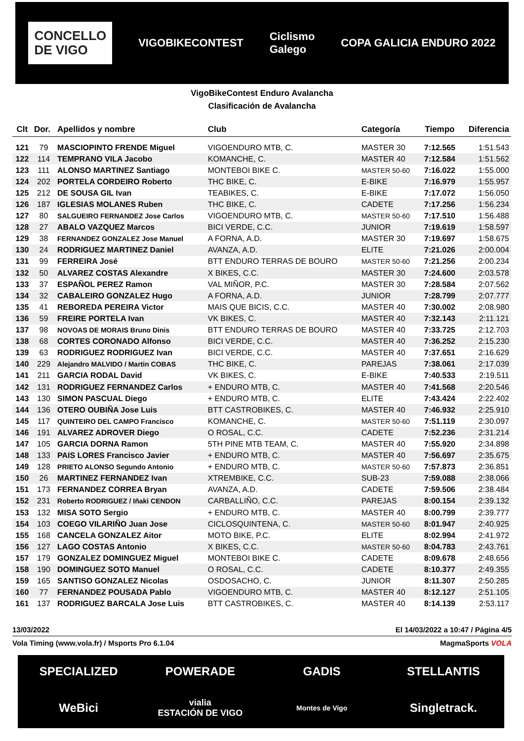CONCELLO
DE VIGO
VIGOBIKECONTEST
Ciclismo
Galego
COPA GALICIA ENDURO 2022
VigoBikeContest Enduro Avalancha
Clasificación de Avalancha
| Clt | Dor. | Apellidos y nombre | Club | Categoría | Tiempo | Diferencia |
| --- | --- | --- | --- | --- | --- | --- |
| 121 | 79 | MASCIOPINTO FRENDE Miguel | VIGOENDURO MTB, C. | MASTER 30 | 7:12.565 | 1:51.543 |
| 122 | 114 | TEMPRANO VILA Jacobo | KOMANCHE, C. | MASTER 40 | 7:12.584 | 1:51.562 |
| 123 | 111 | ALONSO MARTINEZ Santiago | MONTEBOI BIKE C. | MASTER 50-60 | 7:16.022 | 1:55.000 |
| 124 | 202 | PORTELA CORDEIRO Roberto | THC BIKE, C. | E-BIKE | 7:16.979 | 1:55.957 |
| 125 | 212 | DE SOUSA GIL Ivan | TEABIKES, C. | E-BIKE | 7:17.072 | 1:56.050 |
| 126 | 187 | IGLESIAS MOLANES Ruben | THC BIKE, C. | CADETE | 7:17.256 | 1:56.234 |
| 127 | 80 | SALGUEIRO FERNANDEZ Jose Carlos | VIGOENDURO MTB, C. | MASTER 50-60 | 7:17.510 | 1:56.488 |
| 128 | 27 | ABALO VAZQUEZ Marcos | BICI VERDE, C.C. | JUNIOR | 7:19.619 | 1:58.597 |
| 129 | 38 | FERNANDEZ GONZALEZ Jose Manuel | A FORNA, A.D. | MASTER 30 | 7:19.697 | 1:58.675 |
| 130 | 24 | RODRIGUEZ MARTINEZ Daniel | AVANZA, A.D. | ELITE | 7:21.026 | 2:00.004 |
| 131 | 99 | FERREIRA José | BTT ENDURO TERRAS DE BOURO | MASTER 50-60 | 7:21.256 | 2:00.234 |
| 132 | 50 | ALVAREZ COSTAS Alexandre | X BIKES, C.C. | MASTER 30 | 7:24.600 | 2:03.578 |
| 133 | 37 | ESPAÑOL PEREZ Ramon | VAL MIÑOR, P.C. | MASTER 30 | 7:28.584 | 2:07.562 |
| 134 | 32 | CABALEIRO GONZALEZ Hugo | A FORNA, A.D. | JUNIOR | 7:28.799 | 2:07.777 |
| 135 | 41 | REBOREDA PEREIRA Victor | MAIS QUE BICIS, C.C. | MASTER 40 | 7:30.002 | 2:08.980 |
| 136 | 59 | FREIRE PORTELA Ivan | VK BIKES, C. | MASTER 40 | 7:32.143 | 2:11.121 |
| 137 | 98 | NOVOAS DE MORAIS Bruno Dinis | BTT ENDURO TERRAS DE BOURO | MASTER 40 | 7:33.725 | 2:12.703 |
| 138 | 68 | CORTES CORONADO Alfonso | BICI VERDE, C.C. | MASTER 40 | 7:36.252 | 2:15.230 |
| 139 | 63 | RODRIGUEZ RODRIGUEZ Ivan | BICI VERDE, C.C. | MASTER 40 | 7:37.651 | 2:16.629 |
| 140 | 229 | Alejandro MALVIDO / Martin COBAS | THC BIKE, C. | PAREJAS | 7:38.061 | 2:17.039 |
| 141 | 211 | GARCIA RODAL David | VK BIKES, C. | E-BIKE | 7:40.533 | 2:19.511 |
| 142 | 131 | RODRIGUEZ FERNANDEZ Carlos | + ENDURO MTB, C. | MASTER 40 | 7:41.568 | 2:20.546 |
| 143 | 130 | SIMON PASCUAL Diego | + ENDURO MTB, C. | ELITE | 7:43.424 | 2:22.402 |
| 144 | 136 | OTERO OUBIÑA Jose Luis | BTT CASTROBIKES, C. | MASTER 40 | 7:46.932 | 2:25.910 |
| 145 | 117 | QUINTEIRO DEL CAMPO Francisco | KOMANCHE, C. | MASTER 50-60 | 7:51.119 | 2:30.097 |
| 146 | 191 | ALVAREZ ADROVER Diego | O ROSAL, C.C. | CADETE | 7:52.236 | 2:31.214 |
| 147 | 105 | GARCIA DORNA Ramon | 5TH PINE MTB TEAM, C. | MASTER 40 | 7:55.920 | 2:34.898 |
| 148 | 133 | PAIS LORES Francisco Javier | + ENDURO MTB, C. | MASTER 40 | 7:56.697 | 2:35.675 |
| 149 | 128 | PRIETO ALONSO Segundo Antonio | + ENDURO MTB, C. | MASTER 50-60 | 7:57.873 | 2:36.851 |
| 150 | 26 | MARTINEZ FERNANDEZ Ivan | XTREMBIKE, C.C. | SUB-23 | 7:59.088 | 2:38.066 |
| 151 | 173 | FERNANDEZ CORREA Bryan | AVANZA, A.D. | CADETE | 7:59.506 | 2:38.484 |
| 152 | 231 | Roberto RODRIGUEZ / Iñaki CENDON | CARBALLIÑO, C.C. | PAREJAS | 8:00.154 | 2:39.132 |
| 153 | 132 | MISA SOTO Sergio | + ENDURO MTB, C. | MASTER 40 | 8:00.799 | 2:39.777 |
| 154 | 103 | COEGO VILARIÑO Juan Jose | CICLOSQUINTENA, C. | MASTER 50-60 | 8:01.947 | 2:40.925 |
| 155 | 168 | CANCELA GONZALEZ Aitor | MOTO BIKE, P.C. | ELITE | 8:02.994 | 2:41.972 |
| 156 | 127 | LAGO COSTAS Antonio | X BIKES, C.C. | MASTER 50-60 | 8:04.783 | 2:43.761 |
| 157 | 179 | GONZALEZ DOMINGUEZ Miguel | MONTEBOI BIKE C. | CADETE | 8:09.678 | 2:48.656 |
| 158 | 190 | DOMINGUEZ SOTO Manuel | O ROSAL, C.C. | CADETE | 8:10.377 | 2:49.355 |
| 159 | 165 | SANTISO GONZALEZ Nicolas | OSDOSACHO, C. | JUNIOR | 8:11.307 | 2:50.285 |
| 160 | 77 | FERNANDEZ POUSADA Pablo | VIGOENDURO MTB, C. | MASTER 40 | 8:12.127 | 2:51.105 |
| 161 | 137 | RODRIGUEZ BARCALA Jose Luis | BTT CASTROBIKES, C. | MASTER 40 | 8:14.139 | 2:53.117 |
13/03/2022 El 14/03/2022 a 10:47 / Página 4/5
Vola Timing (www.vola.fr) / Msports Pro 6.1.04 MagmaSports VOLA
SPECIALIZED
POWERADE
GADIS
STELLANTIS
WeBici
vialia
ESTACIÓN DE VIGO
Montes de Vigo
Singletrack.